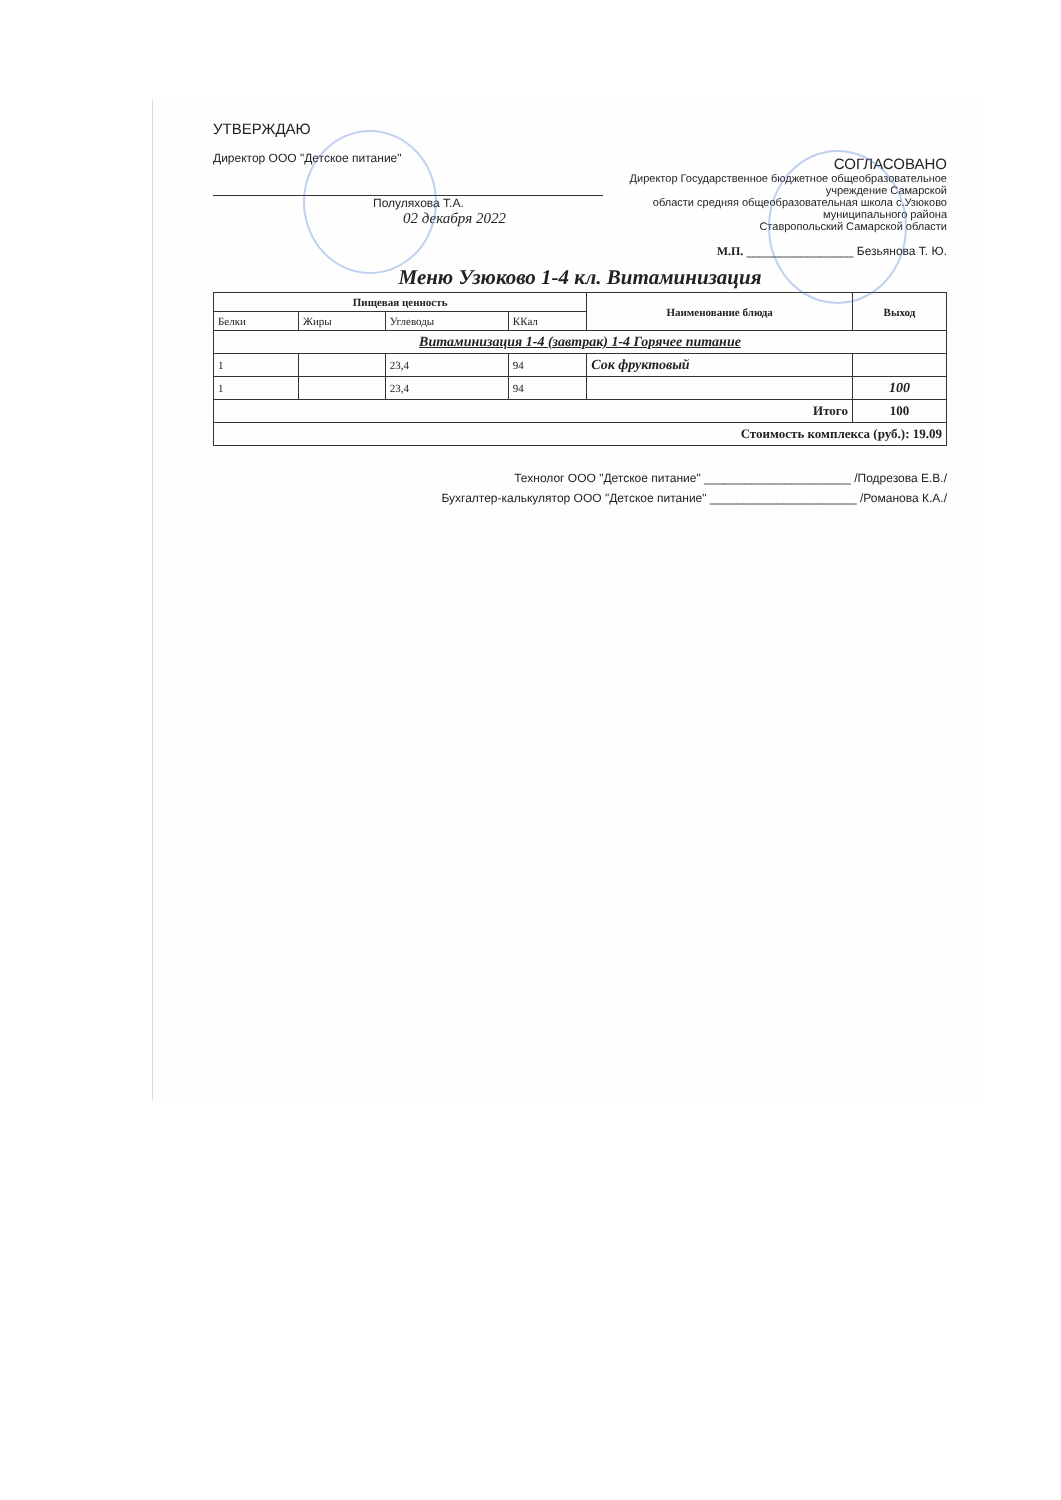УТВЕРЖДАЮ
Директор ООО "Детское питание"
Полуляхова Т.А.
02 декабря 2022
СОГЛАСОВАНО
Директор Государственное бюджетное общеобразовательное учреждение Самарской
области средняя общеобразовательная школа с.Узюково муниципального района
Ставропольский Самарской области
М.П. ________________ Безьянова Т. Ю.
Меню Узюково 1-4 кл. Витаминизация
| Пищевая ценность | | | | Наименование блюда | Выход |
| --- | --- | --- | --- | --- | --- |
| Белки | Жиры | Углеводы | ККал | | |
| Витаминизация 1-4 (завтрак) 1-4 Горячее питание | | | | | |
| 1 | | 23,4 | 94 | Сок фруктовый | |
| 1 | | 23,4 | 94 | | 100 |
| Итого | | | | | 100 |
| Стоимость комплекса (руб.): 19.09 | | | | | |
Технолог ООО "Детское питание" ______________________ /Подрезова Е.В./
Бухгалтер-калькулятор ООО "Детское питание" ______________________ /Романова К.А./